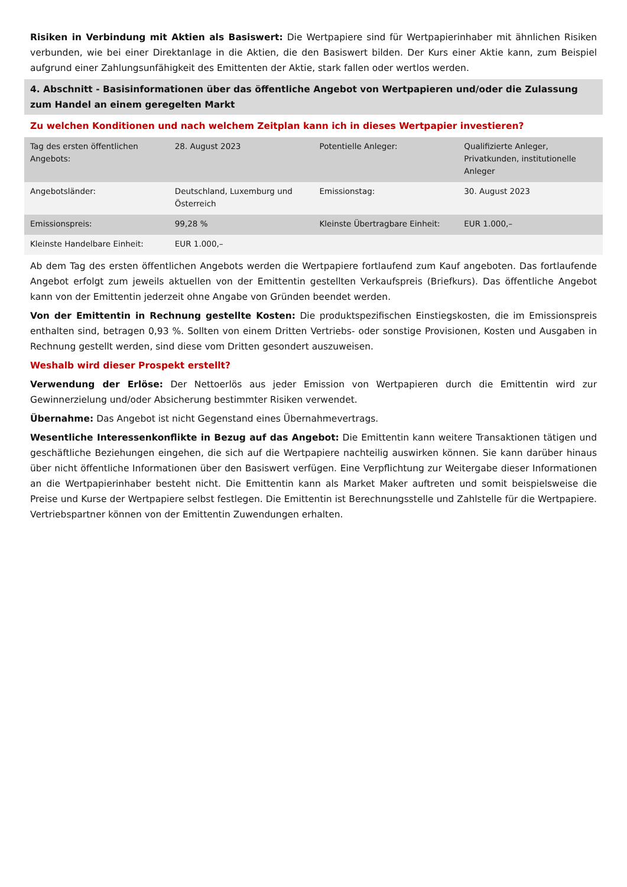Risiken in Verbindung mit Aktien als Basiswert: Die Wertpapiere sind für Wertpapierinhaber mit ähnlichen Risiken verbunden, wie bei einer Direktanlage in die Aktien, die den Basiswert bilden. Der Kurs einer Aktie kann, zum Beispiel aufgrund einer Zahlungsunfähigkeit des Emittenten der Aktie, stark fallen oder wertlos werden.
4. Abschnitt - Basisinformationen über das öffentliche Angebot von Wertpapieren und/oder die Zulassung zum Handel an einem geregelten Markt
Zu welchen Konditionen und nach welchem Zeitplan kann ich in dieses Wertpapier investieren?
| Tag des ersten öffentlichen Angebots: | 28. August 2023 | Potentielle Anleger: | Qualifizierte Anleger, Privatkunden, institutionelle Anleger |
| Angebotsländer: | Deutschland, Luxemburg und Österreich | Emissionstag: | 30. August 2023 |
| Emissionspreis: | 99,28 % | Kleinste Übertragbare Einheit: | EUR 1.000,– |
| Kleinste Handelbare Einheit: | EUR 1.000,– | | |
Ab dem Tag des ersten öffentlichen Angebots werden die Wertpapiere fortlaufend zum Kauf angeboten. Das fortlaufende Angebot erfolgt zum jeweils aktuellen von der Emittentin gestellten Verkaufspreis (Briefkurs). Das öffentliche Angebot kann von der Emittentin jederzeit ohne Angabe von Gründen beendet werden.
Von der Emittentin in Rechnung gestellte Kosten: Die produktspezifischen Einstiegskosten, die im Emissionspreis enthalten sind, betragen 0,93 %. Sollten von einem Dritten Vertriebs- oder sonstige Provisionen, Kosten und Ausgaben in Rechnung gestellt werden, sind diese vom Dritten gesondert auszuweisen.
Weshalb wird dieser Prospekt erstellt?
Verwendung der Erlöse: Der Nettoerlös aus jeder Emission von Wertpapieren durch die Emittentin wird zur Gewinnerzielung und/oder Absicherung bestimmter Risiken verwendet.
Übernahme: Das Angebot ist nicht Gegenstand eines Übernahmevertrags.
Wesentliche Interessenkonflikte in Bezug auf das Angebot: Die Emittentin kann weitere Transaktionen tätigen und geschäftliche Beziehungen eingehen, die sich auf die Wertpapiere nachteilig auswirken können. Sie kann darüber hinaus über nicht öffentliche Informationen über den Basiswert verfügen. Eine Verpflichtung zur Weitergabe dieser Informationen an die Wertpapierinhaber besteht nicht. Die Emittentin kann als Market Maker auftreten und somit beispielsweise die Preise und Kurse der Wertpapiere selbst festlegen. Die Emittentin ist Berechnungsstelle und Zahlstelle für die Wertpapiere. Vertriebspartner können von der Emittentin Zuwendungen erhalten.